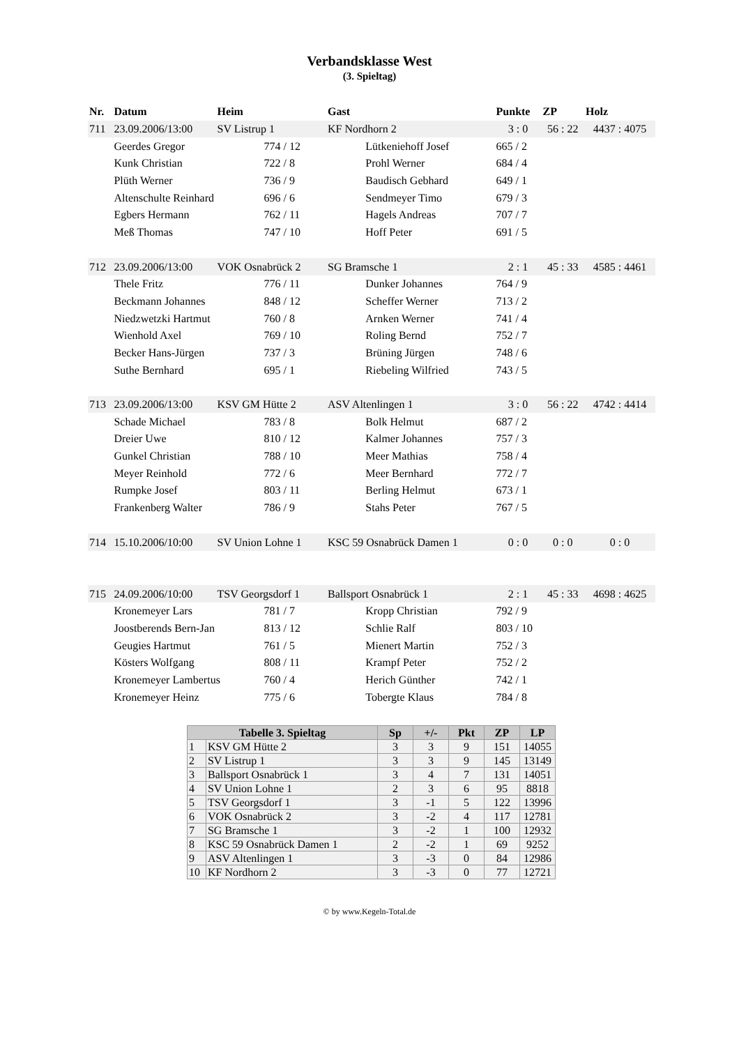Verbandsklasse West
(3. Spieltag)
| Nr. | Datum | Heim | | Gast | | Punkte | ZP | Holz |
| --- | --- | --- | --- | --- | --- | --- | --- | --- |
| 711 | 23.09.2006/13:00 | SV Listrup 1 | | KF Nordhorn 2 | | 3 : 0 | 56 : 22 | 4437 : 4075 |
| | Geerdes Gregor | | 774 / 12 | | Lütkeniehoff Josef | 665 / 2 | | |
| | Kunk Christian | | 722 / 8 | | Prohl Werner | 684 / 4 | | |
| | Plüth Werner | | 736 / 9 | | Baudisch Gebhard | 649 / 1 | | |
| | Altenschulte Reinhard | | 696 / 6 | | Sendmeyer Timo | 679 / 3 | | |
| | Egbers Hermann | | 762 / 11 | | Hagels Andreas | 707 / 7 | | |
| | Meß Thomas | | 747 / 10 | | Hoff Peter | 691 / 5 | | |
| 712 | 23.09.2006/13:00 | VOK Osnabrück 2 | | SG Bramsche 1 | | 2 : 1 | 45 : 33 | 4585 : 4461 |
| | Thele Fritz | | 776 / 11 | | Dunker Johannes | 764 / 9 | | |
| | Beckmann Johannes | | 848 / 12 | | Scheffer Werner | 713 / 2 | | |
| | Niedzwetzki Hartmut | | 760 / 8 | | Arnken Werner | 741 / 4 | | |
| | Wienhold Axel | | 769 / 10 | | Roling Bernd | 752 / 7 | | |
| | Becker Hans-Jürgen | | 737 / 3 | | Brüning Jürgen | 748 / 6 | | |
| | Suthe Bernhard | | 695 / 1 | | Riebeling Wilfried | 743 / 5 | | |
| 713 | 23.09.2006/13:00 | KSV GM Hütte 2 | | ASV Altenlingen 1 | | 3 : 0 | 56 : 22 | 4742 : 4414 |
| | Schade Michael | | 783 / 8 | | Bolk Helmut | 687 / 2 | | |
| | Dreier Uwe | | 810 / 12 | | Kalmer Johannes | 757 / 3 | | |
| | Gunkel Christian | | 788 / 10 | | Meer Mathias | 758 / 4 | | |
| | Meyer Reinhold | | 772 / 6 | | Meer Bernhard | 772 / 7 | | |
| | Rumpke Josef | | 803 / 11 | | Berling Helmut | 673 / 1 | | |
| | Frankenberg Walter | | 786 / 9 | | Stahs Peter | 767 / 5 | | |
| 714 | 15.10.2006/10:00 | SV Union Lohne 1 | | KSC 59 Osnabrück Damen 1 | | 0 : 0 | 0 : 0 | 0 : 0 |
| 715 | 24.09.2006/10:00 | TSV Georgsdorf 1 | | Ballsport Osnabrück 1 | | 2 : 1 | 45 : 33 | 4698 : 4625 |
| | Kronemeyer Lars | | 781 / 7 | | Kropp Christian | 792 / 9 | | |
| | Joostberends Bern-Jan | | 813 / 12 | | Schlie Ralf | 803 / 10 | | |
| | Geugies Hartmut | | 761 / 5 | | Mienert Martin | 752 / 3 | | |
| | Kösters Wolfgang | | 808 / 11 | | Krampf Peter | 752 / 2 | | |
| | Kronemeyer Lambertus | | 760 / 4 | | Herich Günther | 742 / 1 | | |
| | Kronemeyer Heinz | | 775 / 6 | | Tobergte Klaus | 784 / 8 | | |
| Tabelle 3. Spieltag | | Sp | +/- | Pkt | ZP | LP |
| --- | --- | --- | --- | --- | --- | --- |
| 1 | KSV GM Hütte 2 | 3 | 3 | 9 | 151 | 14055 |
| 2 | SV Listrup 1 | 3 | 3 | 9 | 145 | 13149 |
| 3 | Ballsport Osnabrück 1 | 3 | 4 | 7 | 131 | 14051 |
| 4 | SV Union Lohne 1 | 2 | 3 | 6 | 95 | 8818 |
| 5 | TSV Georgsdorf 1 | 3 | -1 | 5 | 122 | 13996 |
| 6 | VOK Osnabrück 2 | 3 | -2 | 4 | 117 | 12781 |
| 7 | SG Bramsche 1 | 3 | -2 | 1 | 100 | 12932 |
| 8 | KSC 59 Osnabrück Damen 1 | 2 | -2 | 1 | 69 | 9252 |
| 9 | ASV Altenlingen 1 | 3 | -3 | 0 | 84 | 12986 |
| 10 | KF Nordhorn 2 | 3 | -3 | 0 | 77 | 12721 |
© by www.Kegeln-Total.de